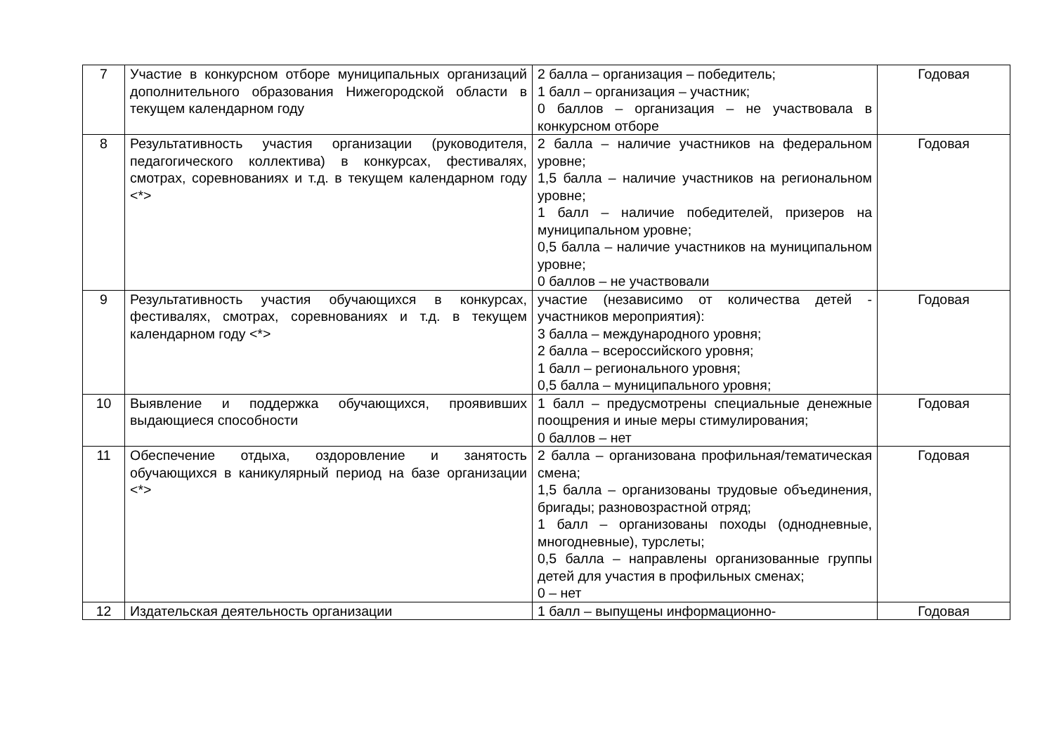| 7 | Участие в конкурсном отборе муниципальных организаций дополнительного образования Нижегородской области в текущем календарном году | 2 балла – организация – победитель; 1 балл – организация – участник; 0 баллов – организация – не участвовала в конкурсном отборе | Годовая |
| 8 | Результативность участия организации (руководителя, педагогического коллектива) в конкурсах, фестивалях, смотрах, соревнованиях и т.д. в текущем календарном году <*> | 2 балла – наличие участников на федеральном уровне; 1,5 балла – наличие участников на региональном уровне; 1 балл – наличие победителей, призеров на муниципальном уровне; 0,5 балла – наличие участников на муниципальном уровне; 0 баллов – не участвовали | Годовая |
| 9 | Результативность участия обучающихся в конкурсах, фестивалях, смотрах, соревнованиях и т.д. в текущем календарном году <*> | участие (независимо от количества детей - участников мероприятия): 3 балла – международного уровня; 2 балла – всероссийского уровня; 1 балл – регионального уровня; 0,5 балла – муниципального уровня; | Годовая |
| 10 | Выявление и поддержка обучающихся, проявивших выдающиеся способности | 1 балл – предусмотрены специальные денежные поощрения и иные меры стимулирования; 0 баллов – нет | Годовая |
| 11 | Обеспечение отдыха, оздоровление и занятость обучающихся в каникулярный период на базе организации <*> | 2 балла – организована профильная/тематическая смена; 1,5 балла – организованы трудовые объединения, бригады; разновозрастной отряд; 1 балл – организованы походы (однодневные, многодневные), турслеты; 0,5 балла – направлены организованные группы детей для участия в профильных сменах; 0 – нет | Годовая |
| 12 | Издательская деятельность организации | 1 балл – выпущены информационно- | Годовая |